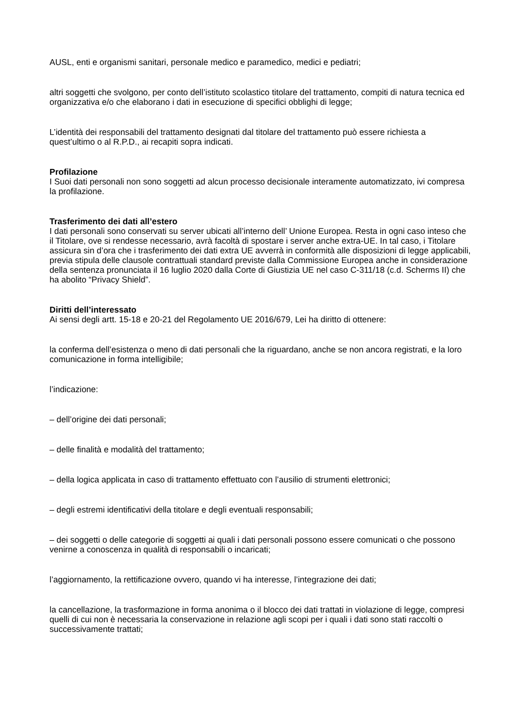AUSL, enti e organismi sanitari, personale medico e paramedico, medici e pediatri;
altri soggetti che svolgono, per conto dell’istituto scolastico titolare del trattamento, compiti di natura tecnica ed organizzativa e/o che elaborano i dati in esecuzione di specifici obblighi di legge;
L’identità dei responsabili del trattamento designati dal titolare del trattamento può essere richiesta a quest’ultimo o al R.P.D., ai recapiti sopra indicati.
Profilazione
I Suoi dati personali non sono soggetti ad alcun processo decisionale interamente automatizzato, ivi compresa la profilazione.
Trasferimento dei dati all’estero
I dati personali sono conservati su server ubicati all’interno dell’ Unione Europea. Resta in ogni caso inteso che il Titolare, ove si rendesse necessario, avrà facoltà di spostare i server anche extra-UE. In tal caso, i Titolare assicura sin d’ora che i trasferimento dei dati extra UE avverrà in conformità alle disposizioni di legge applicabili, previa stipula delle clausole contrattuali standard previste dalla Commissione Europea anche in considerazione della sentenza pronunciata il 16 luglio 2020 dalla Corte di Giustizia UE nel caso C-311/18 (c.d. Scherms II) che ha abolito “Privacy Shield”.
Diritti dell’interessato
Ai sensi degli artt. 15-18 e 20-21 del Regolamento UE 2016/679, Lei ha diritto di ottenere:
la conferma dell’esistenza o meno di dati personali che la riguardano, anche se non ancora registrati, e la loro comunicazione in forma intelligibile;
l’indicazione:
– dell’origine dei dati personali;
– delle finalità e modalità del trattamento;
– della logica applicata in caso di trattamento effettuato con l’ausilio di strumenti elettronici;
– degli estremi identificativi della titolare e degli eventuali responsabili;
– dei soggetti o delle categorie di soggetti ai quali i dati personali possono essere comunicati o che possono venirne a conoscenza in qualità di responsabili o incaricati;
l’aggiornamento, la rettificazione ovvero, quando vi ha interesse, l’integrazione dei dati;
la cancellazione, la trasformazione in forma anonima o il blocco dei dati trattati in violazione di legge, compresi quelli di cui non è necessaria la conservazione in relazione agli scopi per i quali i dati sono stati raccolti o successivamente trattati;